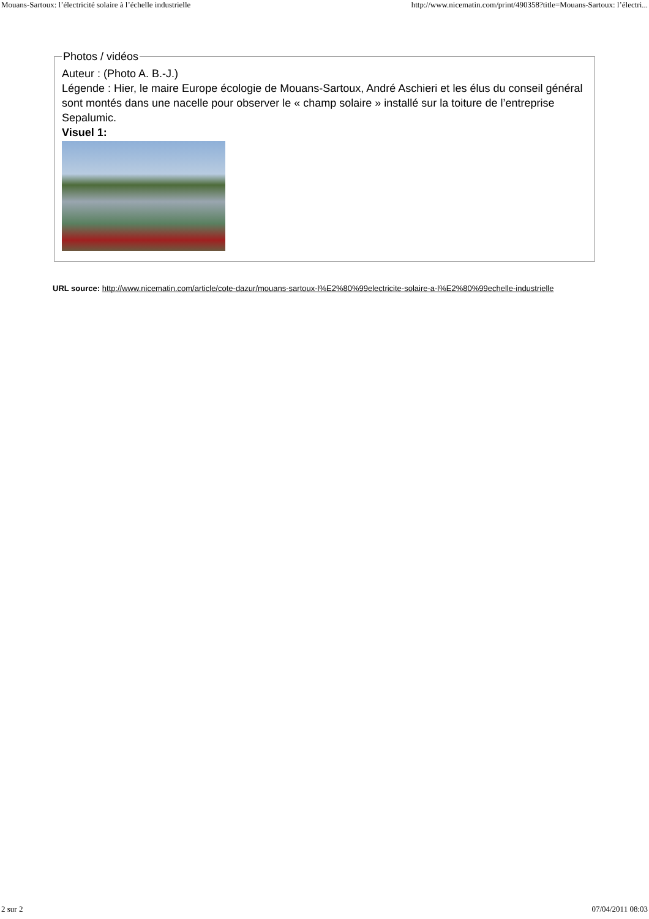Mouans-Sartoux: l’électricité solaire à l’échelle industrielle http://www.nicematin.com/print/490358?title=Mouans-Sartoux: l’électri...
Photos / vidéos
Auteur : (Photo A. B.-J.)
Légende : Hier, le maire Europe écologie de Mouans-Sartoux, André Aschieri et les élus du conseil général sont montés dans une nacelle pour observer le « champ solaire » installé sur la toiture de l’entreprise Sepalumic.
Visuel 1:
URL source: http://www.nicematin.com/article/cote-dazur/mouans-sartoux-l%E2%80%99electricite-solaire-a-l%E2%80%99echelle-industrielle
2 sur 2 07/04/2011 08:03